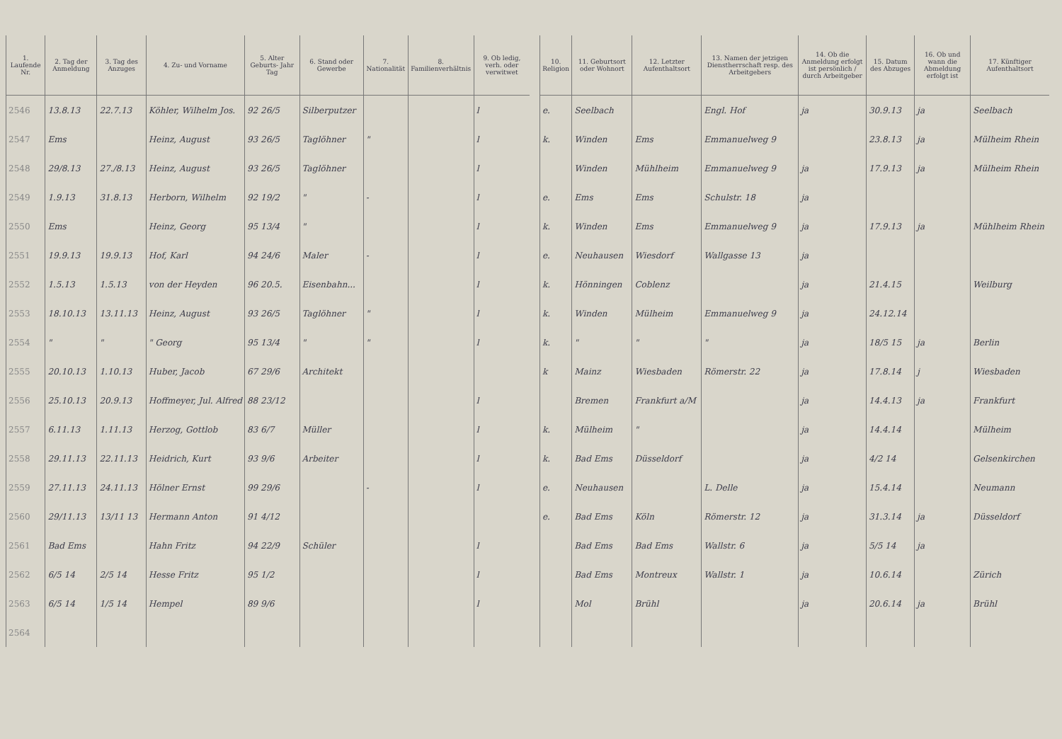| 1. Laufende Nr. | 2. Tag der Anmeldung | 3. Tag des Anzuges | 4. Zu- und Vorname | 5. Alter Geburts- Jahr Tag | 6. Stand oder Gewerbe | 7. Nationalität | 8. Familienverhältnis | 9. Ob ledig, verh. oder verwitwet |
| --- | --- | --- | --- | --- | --- | --- | --- | --- |
| 2546 | 13.8.13 | 22.7.13 | Köhler, Wilhelm Jos. | 92 26/5 | Silberputzer | | | l |
| 2547 | Ems | | Heinz, August | 93 26/5 | Taglöhner | " | | l |
| 2548 | 29/8.13 | 27./8.13 | Heinz, August | 93 26/5 | Taglöhner | | | l |
| 2549 | 1.9.13 | 31.8.13 | Herborn, Wilhelm | 92 19/2 | " | - | | l |
| 2550 | Ems | | Heinz, Georg | 95 13/4 | " | | | l |
| 2551 | 19.9.13 | 19.9.13 | Hof, Karl | 94 24/6 | Maler | - | | l |
| 2552 | 1.5.13 | 1.5.13 | von der Heyden | 96 20.5. | Eisenbahn... | | | l |
| 2553 | 18.10.13 | 13.11.13 | Heinz, August | 93 26/5 | Taglöhner | " | | l |
| 2554 | " | " | " Georg | 95 13/4 | " | " | | l |
| 2555 | 20.10.13 | 1.10.13 | Huber, Jacob | 67 29/6 | Architekt | | | |
| 2556 | 25.10.13 | 20.9.13 | Hoffmeyer, Jul. Alfred | 88 23/12 | | | | l |
| 2557 | 6.11.13 | 1.11.13 | Herzog, Gottlob | 83 6/7 | Müller | | | l |
| 2558 | 29.11.13 | 22.11.13 | Heidrich, Kurt | 93 9/6 | Arbeiter | | | l |
| 2559 | 27.11.13 | 24.11.13 | Hölner Ernst | 99 29/6 | | - | | l |
| 2560 | 29/11.13 | 13/11 13 | Hermann Anton | 91 4/12 | | | | |
| 2561 | Bad Ems | | Hahn Fritz | 94 22/9 | Schüler | | | l |
| 2562 | 6/5 14 | 2/5 14 | Hesse Fritz | 95 1/2 | | | | l |
| 2563 | 6/5 14 | 1/5 14 | Hempel | 89 9/6 | | | | l |
| 2564 | | | | | | | | |
| 10. Religion | 11. Geburtsort oder Wohnort | 12. Letzter Aufenthaltsort | 13. Namen der jetzigen Dienstherrschaft resp. des Arbeitgebers | 14. Ob die Anmeldung erfolgt ist persönlich / durch Arbeitgeber | 15. Datum des Abzuges | 16. Ob und wann die Abmeldung erfolgt ist | 17. Künftiger Aufenthaltsort |
| --- | --- | --- | --- | --- | --- | --- | --- |
| e. | Seelbach | | Engl. Hof | ja | 30.9.13 | ja | Seelbach |
| k. | Winden | Ems | Emmanuelweg 9 | | 23.8.13 | ja | Mülheim Rhein |
| | Winden | Mühlheim | Emmanuelweg 9 | ja | 17.9.13 | ja | Mülheim Rhein |
| e. | Ems | Ems | Schulstr. 18 | ja | | | |
| k. | Winden | Ems | Emmanuelweg 9 | ja | 17.9.13 | ja | Mühlheim Rhein |
| e. | Neuhausen | Wiesdorf | Wallgasse 13 | ja | | | |
| k. | Hönningen | Coblenz | | ja | 21.4.15 | | Weilburg |
| k. | Winden | Mülheim | Emmanuelweg 9 | ja | 24.12.14 | | |
| k. | " | " | " | ja | 18/5 15 | ja | Berlin |
| k | Mainz | Wiesbaden | Römerstr. 22 | ja | 17.8.14 | j | Wiesbaden |
| | Bremen | Frankfurt a/M | | ja | 14.4.13 | ja | Frankfurt |
| k. | Mülheim | " | | ja | 14.4.14 | | Mülheim |
| k. | Bad Ems | Düsseldorf | | ja | 4/2 14 | | Gelsenkirchen |
| e. | Neuhausen | | L. Delle | ja | 15.4.14 | | Neumann |
| e. | Bad Ems | Köln | Römerstr. 12 | ja | 31.3.14 | ja | Düsseldorf |
| | Bad Ems | Bad Ems | Wallstr. 6 | ja | 5/5 14 | ja | |
| | Bad Ems | Montreux | Wallstr. 1 | ja | 10.6.14 | | Zürich |
| | Mol | Brühl | | ja | 20.6.14 | ja | Brühl |